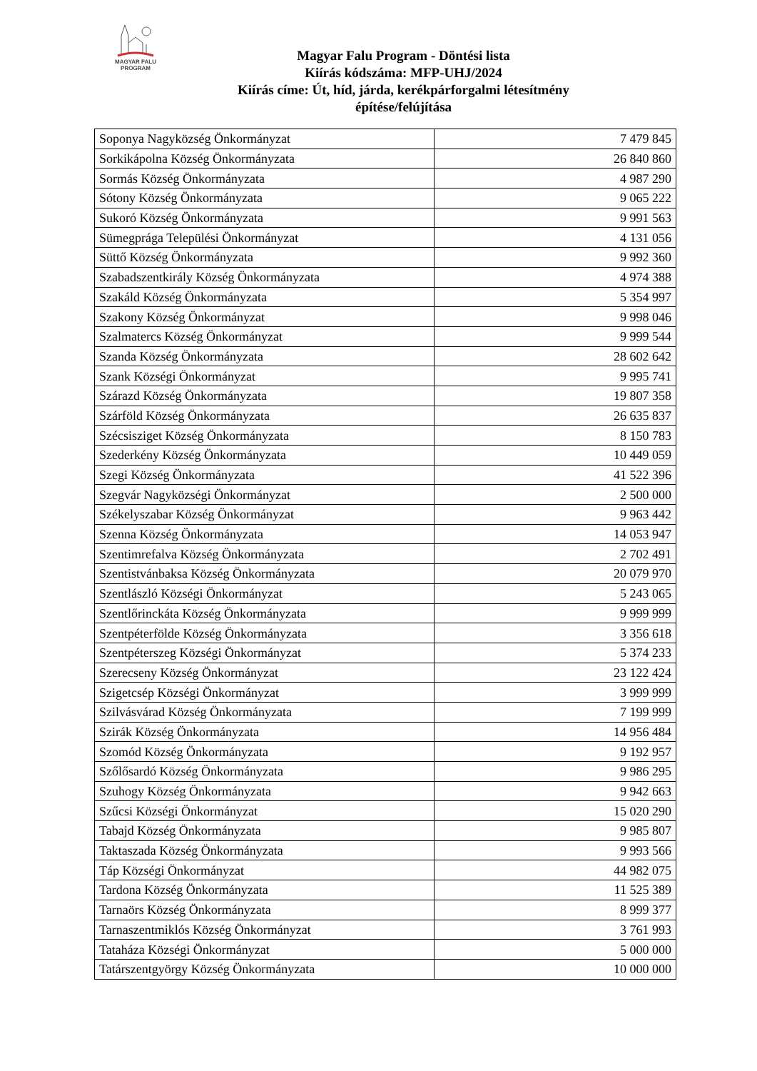MAGYAR FALU
PROGRAM
Magyar Falu Program - Döntési lista
Kiírás kódszáma: MFP-UHJ/2024
Kiírás címe: Út, híd, járda, kerékpárforgalmi létesítmény
építése/felújítása
| Soponya Nagyközség Önkormányzat | 7 479 845 |
| Sorkikápolna Község Önkormányzata | 26 840 860 |
| Sormás Község Önkormányzata | 4 987 290 |
| Sótony Község Önkormányzata | 9 065 222 |
| Sukoró Község Önkormányzata | 9 991 563 |
| Sümegprága Települési Önkormányzat | 4 131 056 |
| Süttő Község Önkormányzata | 9 992 360 |
| Szabadszentkirály Község Önkormányzata | 4 974 388 |
| Szakáld Község Önkormányzata | 5 354 997 |
| Szakony Község Önkormányzat | 9 998 046 |
| Szalmatercs Község Önkormányzat | 9 999 544 |
| Szanda Község Önkormányzata | 28 602 642 |
| Szank Községi Önkormányzat | 9 995 741 |
| Szárazd Község Önkormányzata | 19 807 358 |
| Szárföld Község Önkormányzata | 26 635 837 |
| Szécsisziget Község Önkormányzata | 8 150 783 |
| Szederkény Község Önkormányzata | 10 449 059 |
| Szegi Község Önkormányzata | 41 522 396 |
| Szegvár Nagyközségi Önkormányzat | 2 500 000 |
| Székelyszabar Község Önkormányzat | 9 963 442 |
| Szenna Község Önkormányzata | 14 053 947 |
| Szentimrefalva Község Önkormányzata | 2 702 491 |
| Szentistvánbaksa Község Önkormányzata | 20 079 970 |
| Szentlászló Községi Önkormányzat | 5 243 065 |
| Szentlőrinckáta Község Önkormányzata | 9 999 999 |
| Szentpéterfölde Község Önkormányzata | 3 356 618 |
| Szentpéterszeg Községi Önkormányzat | 5 374 233 |
| Szerecseny Község Önkormányzat | 23 122 424 |
| Szigetcsép Községi Önkormányzat | 3 999 999 |
| Szilvásvárad Község Önkormányzata | 7 199 999 |
| Szirák Község Önkormányzata | 14 956 484 |
| Szomód Község Önkormányzata | 9 192 957 |
| Szőlősardó Község Önkormányzata | 9 986 295 |
| Szuhogy Község Önkormányzata | 9 942 663 |
| Szűcsi Községi Önkormányzat | 15 020 290 |
| Tabajd Község Önkormányzata | 9 985 807 |
| Taktaszada Község Önkormányzata | 9 993 566 |
| Táp Községi Önkormányzat | 44 982 075 |
| Tardona Község Önkormányzata | 11 525 389 |
| Tarnaörs Község Önkormányzata | 8 999 377 |
| Tarnaszentmiklós Község Önkormányzat | 3 761 993 |
| Tataháza Községi Önkormányzat | 5 000 000 |
| Tatárszentgyörgy Község Önkormányzata | 10 000 000 |